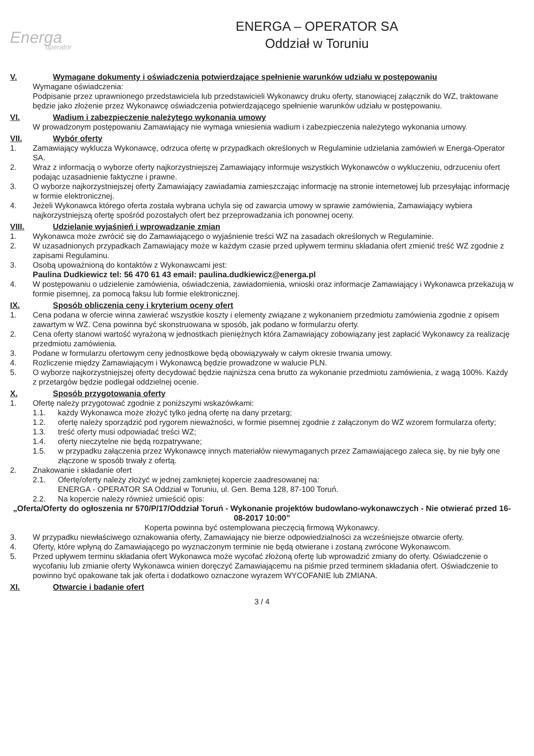Energa
operator
ENERGA – OPERATOR SA
Oddział w Toruniu
V. Wymagane dokumenty i oświadczenia potwierdzające spełnienie warunków udziału w postępowaniu
Wymagane oświadczenia:
Podpisanie przez uprawnionego przedstawiciela lub przedstawicieli Wykonawcy druku oferty, stanowiącej załącznik do WZ, traktowane będzie jako złożenie przez Wykonawcę oświadczenia potwierdzającego spełnienie warunków udziału w postępowaniu.
VI. Wadium i zabezpieczenie należytego wykonania umowy
W prowadzonym postępowaniu Zamawiający nie wymaga wniesienia wadium i zabezpieczenia należytego wykonania umowy.
VII. Wybór oferty
1. Zamawiający wyklucza Wykonawcę, odrzuca ofertę w przypadkach określonych w Regulaminie udzielania zamówień w Energa-Operator SA.
2. Wraz z informacją o wyborze oferty najkorzystniejszej Zamawiający informuje wszystkich Wykonawców o wykluczeniu, odrzuceniu ofert podając uzasadnienie faktyczne i prawne.
3. O wyborze najkorzystniejszej oferty Zamawiający zawiadamia zamieszczając informację na stronie internetowej lub przesyłając informację w formie elektronicznej.
4. Jeżeli Wykonawca którego oferta została wybrana uchyla się od zawarcia umowy w sprawie zamówienia, Zamawiający wybiera najkorzystniejszą ofertę spośród pozostałych ofert bez przeprowadzania ich ponownej oceny.
VIII. Udzielanie wyjaśnień i wprowadzanie zmian
1. Wykonawca może zwrócić się do Zamawiającego o wyjaśnienie treści WZ na zasadach określonych w Regulaminie.
2. W uzasadnionych przypadkach Zamawiający może w każdym czasie przed upływem terminu składania ofert zmienić treść WZ zgodnie z zapisami Regulaminu.
3. Osobą upoważnioną do kontaktów z Wykonawcami jest:
Paulina Dudkiewicz tel: 56 470 61 43 email: paulina.dudkiewicz@energa.pl
4. W postępowaniu o udzielenie zamówienia, oświadczenia, zawiadomienia, wnioski oraz informacje Zamawiający i Wykonawca przekazują w formie pisemnej, za pomocą faksu lub formie elektronicznej.
IX. Sposób obliczenia ceny i kryterium oceny ofert
1. Cena podana w ofercie winna zawierać wszystkie koszty i elementy związane z wykonaniem przedmiotu zamówienia zgodnie z opisem zawartym w WZ. Cena powinna być skonstruowana w sposób, jak podano w formularzu oferty.
2. Cena oferty stanowi wartość wyrażoną w jednostkach pieniężnych która Zamawiający zobowiązany jest zapłacić Wykonawcy za realizację przedmiotu zamówienia.
3. Podane w formularzu ofertowym ceny jednostkowe będą obowiązywały w całym okresie trwania umowy.
4. Rozliczenie między Zamawiającym i Wykonawcą będzie prowadzone w walucie PLN.
5. O wyborze najkorzystniejszej oferty decydować będzie najniższa cena brutto za wykonanie przedmiotu zamówienia, z wagą 100%. Każdy z przetargów będzie podlegał oddzielnej ocenie.
X. Sposób przygotowania oferty
1. Ofertę należy przygotować zgodnie z poniższymi wskazówkami:
1.1. każdy Wykonawca może złożyć tylko jedną ofertę na dany przetarg;
1.2. ofertę należy sporządzić pod rygorem nieważności, w formie pisemnej zgodnie z załączonym do WZ wzorem formularza oferty;
1.3. treść oferty musi odpowiadać treści WZ;
1.4. oferty nieczytelne nie będą rozpatrywane;
1.5. w przypadku załączenia przez Wykonawcę innych materiałów niewymaganych przez Zamawiającego zaleca się, by nie były one złączone w sposób trwały z ofertą.
2. Znakowanie i składanie ofert
2.1. Ofertę/oferty należy złożyć w jednej zamkniętej kopercie zaadresowanej na:
ENERGA - OPERATOR SA Oddział w Toruniu, ul. Gen. Bema 128, 87-100 Toruń.
2.2. Na kopercie należy również umieścić opis:
„Oferta/Oferty do ogłoszenia nr 570/P/17/Oddział Toruń - Wykonanie projektów budowlano-wykonawczych - Nie otwierać przed 16-08-2017 10:00”
Koperta powinna być ostemplowana pieczęcią firmową Wykonawcy.
3. W przypadku niewłaściwego oznakowania oferty, Zamawiający nie bierze odpowiedzialności za wcześniejsze otwarcie oferty.
4. Oferty, które wpłyną do Zamawiającego po wyznaczonym terminie nie będą otwierane i zostaną zwrócone Wykonawcom.
5. Przed upływem terminu składania ofert Wykonawca może wycofać złożoną ofertę lub wprowadzić zmiany do oferty. Oświadczenie o wycofaniu lub zmianie oferty Wykonawca winien doręczyć Zamawiającemu na piśmie przed terminem składania ofert. Oświadczenie to powinno być opakowane tak jak oferta i dodatkowo oznaczone wyrazem WYCOFANIE lub ZMIANA.
XI. Otwarcie i badanie ofert
3 / 4